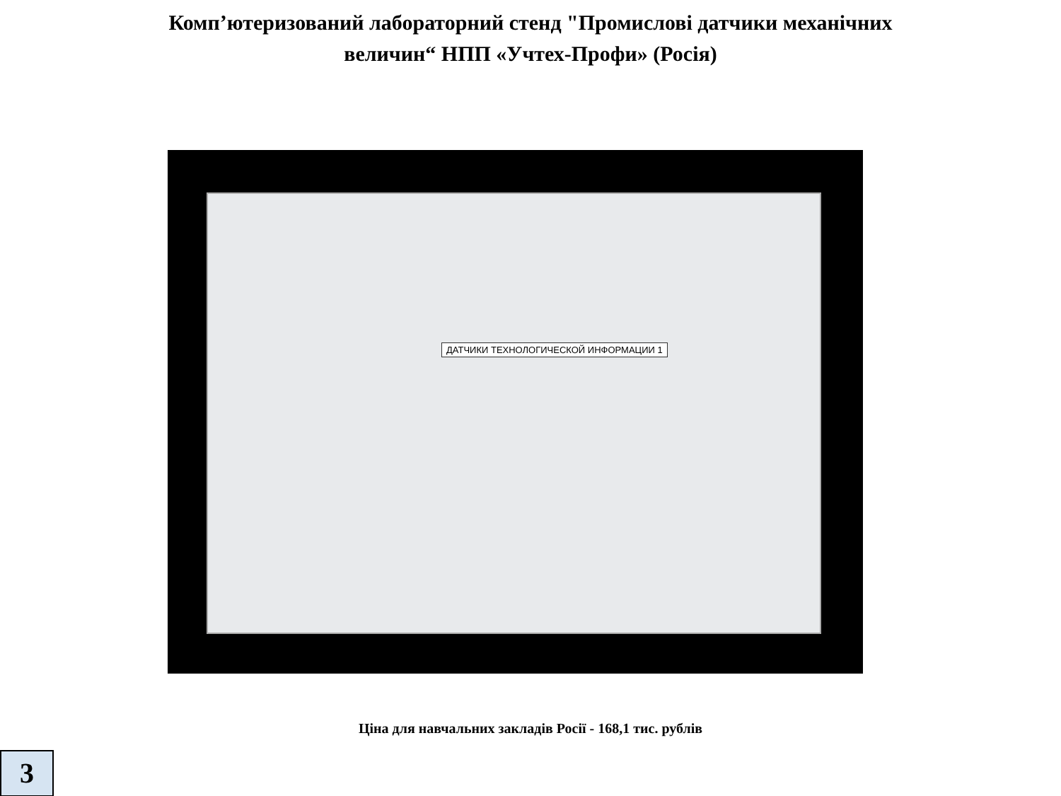Комп’ютеризований лабораторний стенд "Промислові датчики механічних
величин“ НПП «Учтех-Профи» (Росія)
ДАТЧИКИ ТЕХНОЛОГИЧЕСКОЙ ИНФОРМАЦИИ 1
Ціна для навчальних закладів Росії - 168,1 тис. рублів
3